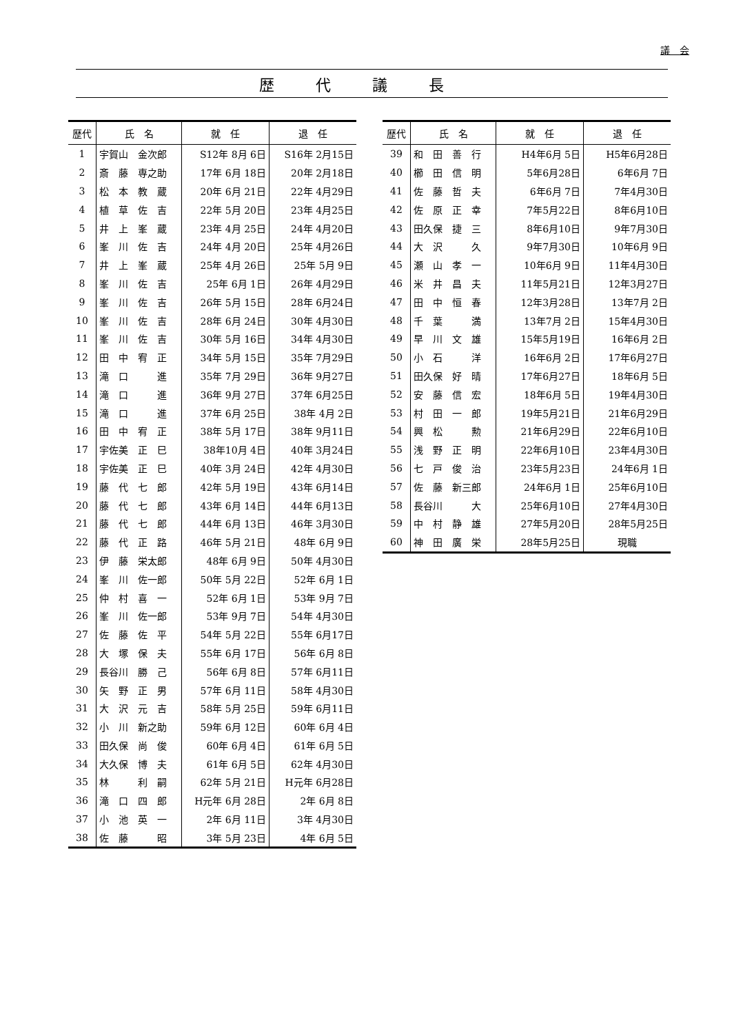議　会
歴代議長
| 歴代 | 氏 名 | 就 任 | 退 任 |
| --- | --- | --- | --- |
| 1 | 宇賀山 金次郎 | S12年 8月 6日 | S16年 2月15日 |
| 2 | 斎 藤 専之助 | 17年 6月 18日 | 20年 2月18日 |
| 3 | 松 本 教 蔵 | 20年 6月 21日 | 22年 4月29日 |
| 4 | 植 草 佐 吉 | 22年 5月 20日 | 23年 4月25日 |
| 5 | 井 上 峯 蔵 | 23年 4月 25日 | 24年 4月20日 |
| 6 | 峯 川 佐 吉 | 24年 4月 20日 | 25年 4月26日 |
| 7 | 井 上 峯 蔵 | 25年 4月 26日 | 25年 5月 9日 |
| 8 | 峯 川 佐 吉 | 25年 6月 1日 | 26年 4月29日 |
| 9 | 峯 川 佐 吉 | 26年 5月 15日 | 28年 6月24日 |
| 10 | 峯 川 佐 吉 | 28年 6月 24日 | 30年 4月30日 |
| 11 | 峯 川 佐 吉 | 30年 5月 16日 | 34年 4月30日 |
| 12 | 田 中 宥 正 | 34年 5月 15日 | 35年 7月29日 |
| 13 | 滝 口 進 | 35年 7月 29日 | 36年 9月27日 |
| 14 | 滝 口 進 | 36年 9月 27日 | 37年 6月25日 |
| 15 | 滝 口 進 | 37年 6月 25日 | 38年 4月 2日 |
| 16 | 田 中 宥 正 | 38年 5月 17日 | 38年 9月11日 |
| 17 | 宇佐美 正 巳 | 38年10月 4日 | 40年 3月24日 |
| 18 | 宇佐美 正 巳 | 40年 3月 24日 | 42年 4月30日 |
| 19 | 藤 代 七 郎 | 42年 5月 19日 | 43年 6月14日 |
| 20 | 藤 代 七 郎 | 43年 6月 14日 | 44年 6月13日 |
| 21 | 藤 代 七 郎 | 44年 6月 13日 | 46年 3月30日 |
| 22 | 藤 代 正 路 | 46年 5月 21日 | 48年 6月 9日 |
| 23 | 伊 藤 栄太郎 | 48年 6月 9日 | 50年 4月30日 |
| 24 | 峯 川 佐一郎 | 50年 5月 22日 | 52年 6月 1日 |
| 25 | 仲 村 喜 一 | 52年 6月 1日 | 53年 9月 7日 |
| 26 | 峯 川 佐一郎 | 53年 9月 7日 | 54年 4月30日 |
| 27 | 佐 藤 佐 平 | 54年 5月 22日 | 55年 6月17日 |
| 28 | 大 塚 保 夫 | 55年 6月 17日 | 56年 6月 8日 |
| 29 | 長谷川 勝 己 | 56年 6月 8日 | 57年 6月11日 |
| 30 | 矢 野 正 男 | 57年 6月 11日 | 58年 4月30日 |
| 31 | 大 沢 元 吉 | 58年 5月 25日 | 59年 6月11日 |
| 32 | 小 川 新之助 | 59年 6月 12日 | 60年 6月 4日 |
| 33 | 田久保 尚 俊 | 60年 6月 4日 | 61年 6月 5日 |
| 34 | 大久保 博 夫 | 61年 6月 5日 | 62年 4月30日 |
| 35 | 林 利 嗣 | 62年 5月 21日 | H元年 6月28日 |
| 36 | 滝 口 四 郎 | H元年 6月 28日 | 2年 6月 8日 |
| 37 | 小 池 英 一 | 2年 6月 11日 | 3年 4月30日 |
| 38 | 佐 藤 昭 | 3年 5月 23日 | 4年 6月 5日 |
| 歴代 | 氏 名 | 就 任 | 退 任 |
| --- | --- | --- | --- |
| 39 | 和 田 善 行 | H4年6月 5日 | H5年6月28日 |
| 40 | 櫛 田 信 明 | 5年6月28日 | 6年6月 7日 |
| 41 | 佐 藤 哲 夫 | 6年6月 7日 | 7年4月30日 |
| 42 | 佐 原 正 幸 | 7年5月22日 | 8年6月10日 |
| 43 | 田久保 捷 三 | 8年6月10日 | 9年7月30日 |
| 44 | 大 沢 久 | 9年7月30日 | 10年6月 9日 |
| 45 | 瀬 山 孝 一 | 10年6月 9日 | 11年4月30日 |
| 46 | 米 井 昌 夫 | 11年5月21日 | 12年3月27日 |
| 47 | 田 中 恒 春 | 12年3月28日 | 13年7月 2日 |
| 48 | 千 葉 満 | 13年7月 2日 | 15年4月30日 |
| 49 | 早 川 文 雄 | 15年5月19日 | 16年6月 2日 |
| 50 | 小 石 洋 | 16年6月 2日 | 17年6月27日 |
| 51 | 田久保 好 晴 | 17年6月27日 | 18年6月 5日 |
| 52 | 安 藤 信 宏 | 18年6月 5日 | 19年4月30日 |
| 53 | 村 田 一 郎 | 19年5月21日 | 21年6月29日 |
| 54 | 興 松 勲 | 21年6月29日 | 22年6月10日 |
| 55 | 浅 野 正 明 | 22年6月10日 | 23年4月30日 |
| 56 | 七 戸 俊 治 | 23年5月23日 | 24年6月 1日 |
| 57 | 佐 藤 新三郎 | 24年6月 1日 | 25年6月10日 |
| 58 | 長谷川 大 | 25年6月10日 | 27年4月30日 |
| 59 | 中 村 静 雄 | 27年5月20日 | 28年5月25日 |
| 60 | 神 田 廣 栄 | 28年5月25日 | 現職 |